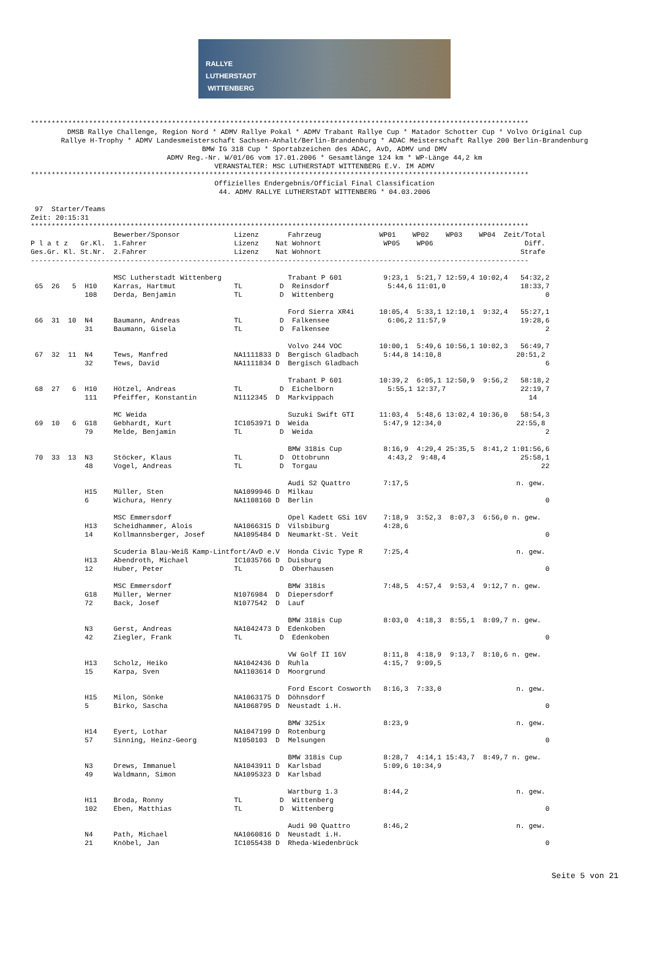RALLYE
LUTHERSTADT
WITTENBERG
************************************************************************************************************************
DMSB Rallye Challenge, Region Nord * ADMV Rallye Pokal * ADMV Trabant Rallye Cup * Matador Schotter Cup * Volvo Original Cup
Rallye H-Trophy * ADMV Landesmeisterschaft Sachsen-Anhalt/Berlin-Brandenburg * ADAC Meisterschaft Rallye 200 Berlin-Brandenburg
BMW IG 318 Cup * Sportabzeichen des ADAC, AvD, ADMV und DMV
ADMV Reg.-Nr. W/01/06 vom 17.01.2006 * Gesamtlänge 124 km * WP-Länge 44,2 km
VERANSTALTER: MSC LUTHERSTADT WITTENBERG E.V. IM ADMV
************************************************************************************************************************
Offizielles Endergebnis/Official Final Classification
44. ADMV RALLYE LUTHERSTADT WITTENBERG * 04.03.2006
 97  Starter/Teams
Zeit: 20:15:31
************************************************************************************************************************
                    Bewerber/Sponsor             Lizenz       Fahrzeug              WP01    WP02    WP03    WP04  Zeit/Total
P l a t z   Gr.Kl.  1.Fahrer                     Lizenz    Nat Wohnort               WP05    WP06                      Diff.
Ges.Gr. Kl. St.Nr.  2.Fahrer                     Lizenz    Nat Wohnort                                                Strafe
------------------------------------------------------------------------------------------------------------------------

                    MSC Lutherstadt Wittenberg                Trabant P 601          9:23,1  5:21,7 12:59,4 10:02,4   54:32,2
 65  26   5  H10    Karras, Hartmut              TL         D  Reinsdorf              5:44,6 11:01,0                  18:33,7
             108    Derda, Benjamin              TL         D  Wittenberg                                                   0

                                                              Ford Sierra XR4i      10:05,4  5:33,1 12:10,1  9:32,4   55:27,1
 66  31  10  N4     Baumann, Andreas             TL         D  Falkensee              6:06,2 11:57,9                  19:28,6
             31     Baumann, Gisela              TL         D  Falkensee                                                    2

                                                              Volvo 244 VOC         10:00,1  5:49,6 10:56,1 10:02,3   56:49,7
 67  32  11  N4     Tews, Manfred                NA1111833 D  Bergisch Gladbach      5:44,8 14:10,8                  20:51,2
             32     Tews, David                  NA1111834 D  Bergisch Gladbach                                             6

                                                              Trabant P 601         10:39,2  6:05,1 12:50,9  9:56,2   58:18,2
 68  27   6  H10    Hötzel, Andreas              TL         D  Eichelborn             5:55,1 12:37,7                  22:19,7
             111    Pfeiffer, Konstantin         N1112345  D  Markvippach                                               14

                    MC Weida                                  Suzuki Swift GTI      11:03,4  5:48,6 13:02,4 10:36,0   58:54,3
 69  10   6  G18    Gebhardt, Kurt               IC1053971 D  Weida                  5:47,9 12:34,0                  22:55,8
             79     Melde, Benjamin              TL         D  Weida                                                        2

                                                              BMW 318is Cup          8:16,9  4:29,4 25:35,5  8:41,2 1:01:56,6
 70  33  13  N3     Stöcker, Klaus               TL         D  Ottobrunn              4:43,2  9:48,4                  25:58,1
             48     Vogel, Andreas               TL         D  Torgau                                                      22

                                                              Audi S2 Quattro        7:17,5                          n. gew.
             H15    Müller, Sten                 NA1099946 D  Milkau
             6      Wichura, Henry               NA1108160 D  Berlin                                                        0

                    MSC Emmersdorf                            Opel Kadett GSi 16V    7:18,9  3:52,3  8:07,3  6:56,0 n. gew.
             H13    Scheidhammer, Alois          NA1066315 D  Vilsbiburg             4:28,6
             14     Kollmannsberger, Josef       NA1095484 D  Neumarkt-St. Veit                                             0

                    Scuderia Blau-Weiß Kamp-Lintfort/AvD e.V  Honda Civic Type R     7:25,4                          n. gew.
             H13    Abendroth, Michael           IC1035766 D  Duisburg
             12     Huber, Peter                 TL         D  Oberhausen                                                   0

                    MSC Emmersdorf                            BMW 318is              7:48,5  4:57,4  9:53,4  9:12,7 n. gew.
             G18    Müller, Werner               N1076984  D  Diepersdorf
             72     Back, Josef                  N1077542  D  Lauf

                                                              BMW 318is Cup          8:03,0  4:18,3  8:55,1  8:09,7 n. gew.
             N3     Gerst, Andreas               NA1042473 D  Edenkoben
             42     Ziegler, Frank               TL         D  Edenkoben                                                    0

                                                              VW Golf II 16V         8:11,8  4:18,9  9:13,7  8:10,6 n. gew.
             H13    Scholz, Heiko                NA1042436 D  Ruhla                  4:15,7  9:09,5
             15     Karpa, Sven                  NA1103614 D  Moorgrund

                                                              Ford Escort Cosworth   8:16,3  7:33,0                  n. gew.
             H15    Milon, Sönke                 NA1063175 D  Döhnsdorf
             5      Birko, Sascha                NA1068795 D  Neustadt i.H.                                                 0

                                                              BMW 325ix              8:23,9                          n. gew.
             H14    Eyert, Lothar                NA1047199 D  Rotenburg
             57     Sinning, Heinz-Georg         N1050103  D  Melsungen                                                     0

                                                              BMW 318is Cup          8:28,7  4:14,1 15:43,7  8:49,7 n. gew.
             N3     Drews, Immanuel              NA1043911 D  Karlsbad               5:09,6 10:34,9
             49     Waldmann, Simon              NA1095323 D  Karlsbad

                                                              Wartburg 1.3           8:44,2                          n. gew.
             H11    Broda, Ronny                 TL         D  Wittenberg
             102    Eben, Matthias               TL         D  Wittenberg                                                   0

                                                              Audi 90 Quattro        8:46,2                          n. gew.
             N4     Path, Michael                NA1060816 D  Neustadt i.H.
             21     Knöbel, Jan                  IC1055438 D  Rheda-Wiedenbrück                                             0
Seite 5 von 21